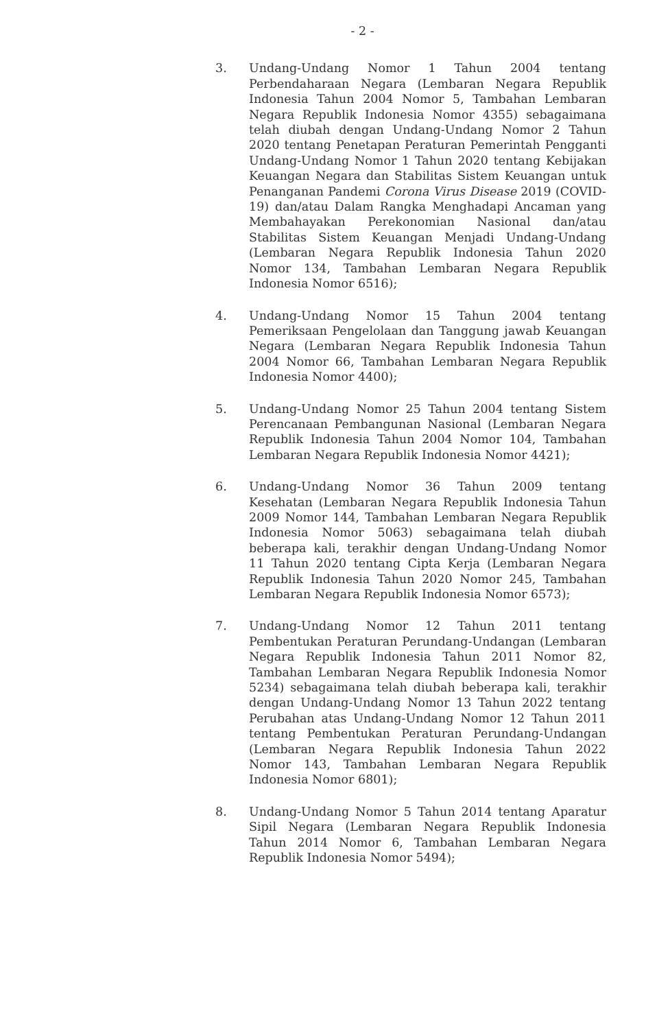- 2 -
3. Undang-Undang Nomor 1 Tahun 2004 tentang Perbendaharaan Negara (Lembaran Negara Republik Indonesia Tahun 2004 Nomor 5, Tambahan Lembaran Negara Republik Indonesia Nomor 4355) sebagaimana telah diubah dengan Undang-Undang Nomor 2 Tahun 2020 tentang Penetapan Peraturan Pemerintah Pengganti Undang-Undang Nomor 1 Tahun 2020 tentang Kebijakan Keuangan Negara dan Stabilitas Sistem Keuangan untuk Penanganan Pandemi Corona Virus Disease 2019 (COVID-19) dan/atau Dalam Rangka Menghadapi Ancaman yang Membahayakan Perekonomian Nasional dan/atau Stabilitas Sistem Keuangan Menjadi Undang-Undang (Lembaran Negara Republik Indonesia Tahun 2020 Nomor 134, Tambahan Lembaran Negara Republik Indonesia Nomor 6516);
4. Undang-Undang Nomor 15 Tahun 2004 tentang Pemeriksaan Pengelolaan dan Tanggung jawab Keuangan Negara (Lembaran Negara Republik Indonesia Tahun 2004 Nomor 66, Tambahan Lembaran Negara Republik Indonesia Nomor 4400);
5. Undang-Undang Nomor 25 Tahun 2004 tentang Sistem Perencanaan Pembangunan Nasional (Lembaran Negara Republik Indonesia Tahun 2004 Nomor 104, Tambahan Lembaran Negara Republik Indonesia Nomor 4421);
6. Undang-Undang Nomor 36 Tahun 2009 tentang Kesehatan (Lembaran Negara Republik Indonesia Tahun 2009 Nomor 144, Tambahan Lembaran Negara Republik Indonesia Nomor 5063) sebagaimana telah diubah beberapa kali, terakhir dengan Undang-Undang Nomor 11 Tahun 2020 tentang Cipta Kerja (Lembaran Negara Republik Indonesia Tahun 2020 Nomor 245, Tambahan Lembaran Negara Republik Indonesia Nomor 6573);
7. Undang-Undang Nomor 12 Tahun 2011 tentang Pembentukan Peraturan Perundang-Undangan (Lembaran Negara Republik Indonesia Tahun 2011 Nomor 82, Tambahan Lembaran Negara Republik Indonesia Nomor 5234) sebagaimana telah diubah beberapa kali, terakhir dengan Undang-Undang Nomor 13 Tahun 2022 tentang Perubahan atas Undang-Undang Nomor 12 Tahun 2011 tentang Pembentukan Peraturan Perundang-Undangan (Lembaran Negara Republik Indonesia Tahun 2022 Nomor 143, Tambahan Lembaran Negara Republik Indonesia Nomor 6801);
8. Undang-Undang Nomor 5 Tahun 2014 tentang Aparatur Sipil Negara (Lembaran Negara Republik Indonesia Tahun 2014 Nomor 6, Tambahan Lembaran Negara Republik Indonesia Nomor 5494);